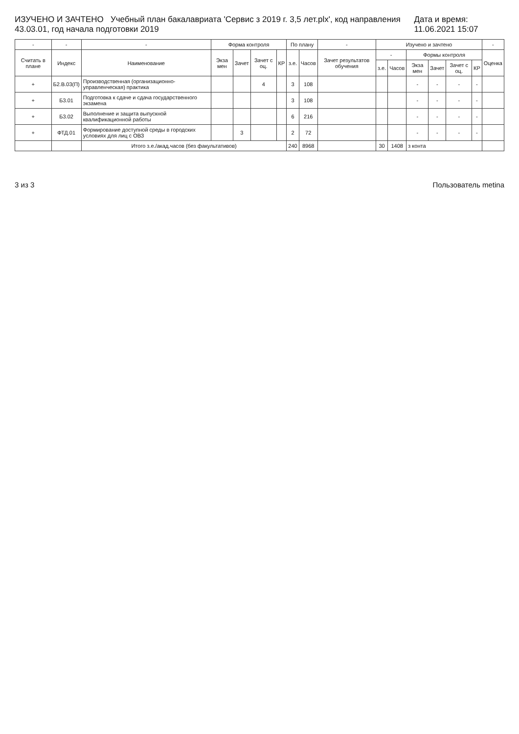ИЗУЧЕНО И ЗАЧТЕНО Учебный план бакалавриата 'Сервис з 2019 г. 3,5 лет.plx', код направления 43.03.01, год начала подготовки 2019 Дата и время: 11.06.2021 15:07
| - | - | - | Форма контроля | | | | По плану | | - | Изучено и зачтено | | | | | | - |
| --- | --- | --- | --- | --- | --- | --- | --- | --- | --- | --- | --- | --- | --- | --- | --- | --- |
| Считать в плане | Индекс | Наименование | Экза мен | Зачет | Зачет с оц. | КР | з.е. | Часов | Зачет результатов обучения | - | | Формы контроля | | | | Оценка |
| | | | | | | | | | | з.е. | Часов | Экза мен | Зачет | Зачет с оц. | КР | |
| + | Б2.В.03(П) | Производственная (организационно-управленческая) практика | | | 4 | | 3 | 108 | | | | - | - | - | - | |
| + | Б3.01 | Подготовка к сдаче и сдача государственного экзамена | | | | | 3 | 108 | | | | - | - | - | - | |
| + | Б3.02 | Выполнение и защита выпускной квалификационной работы | | | | | 6 | 216 | | | | - | - | - | - | |
| + | ФТД.01 | Формирование доступной среды в городских условиях для лиц с ОВЗ | | 3 | | | 2 | 72 | | | | - | - | - | - | |
| | | Итого з.е./акад.часов (без факультативов) | | | | | 240 | 8968 | | 30 | 1408 | з конта | | | | |
3 из 3 Пользователь metina